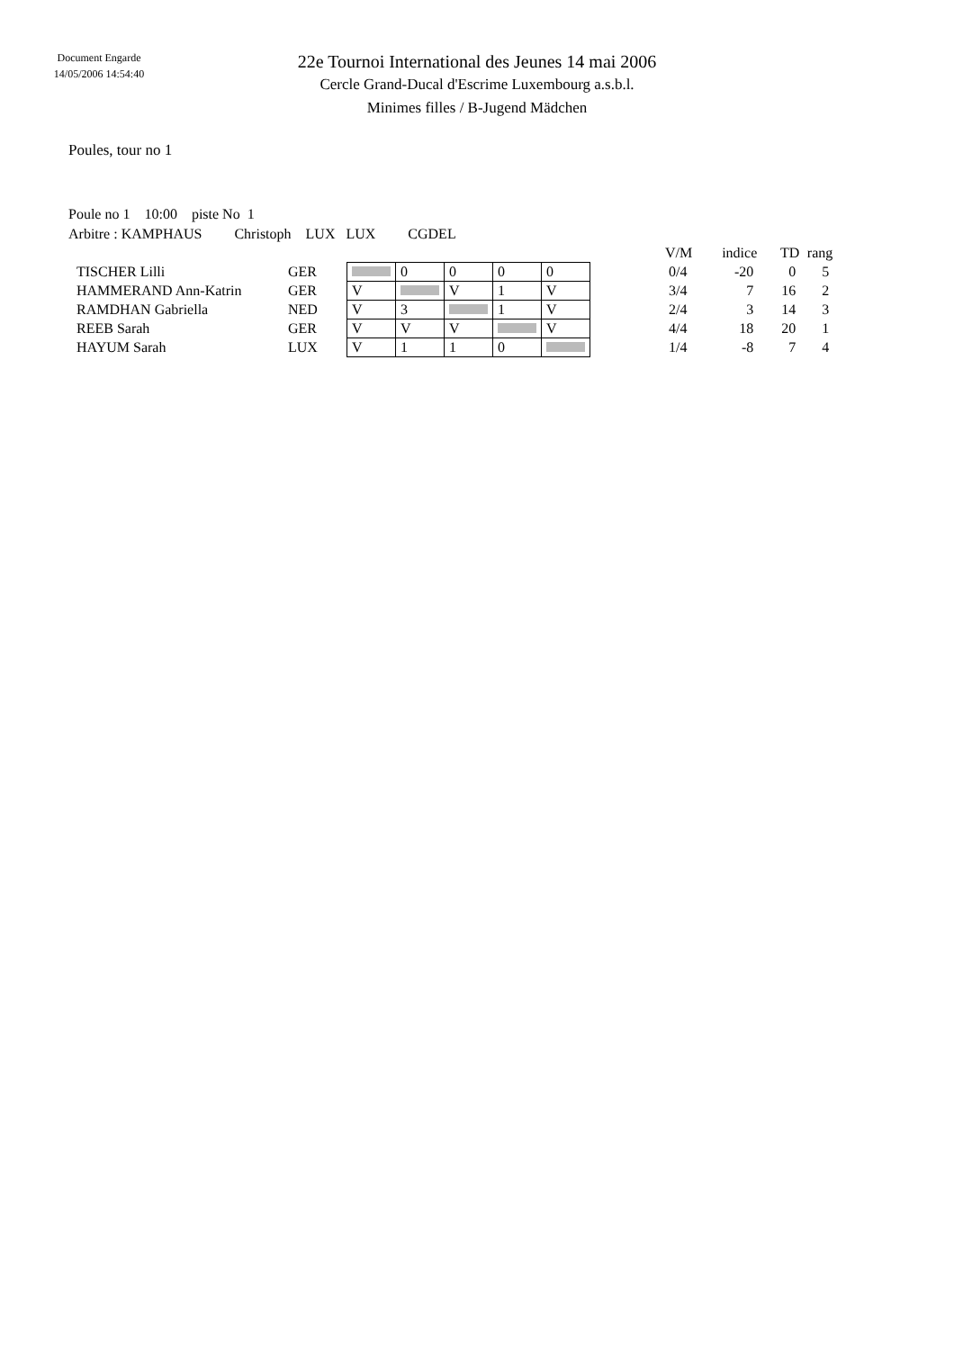Document Engarde
14/05/2006 14:54:40
22e Tournoi International des Jeunes 14 mai 2006
Cercle Grand-Ducal d'Escrime Luxembourg a.s.b.l.
Minimes filles / B-Jugend Mädchen
Poules, tour no 1
Poule no 1 10:00 piste No 1
Arbitre : KAMPHAUS Christoph LUX LUX CGDEL
| | | | | | | | | | V/M | indice | TD | rang |
| --- | --- | --- | --- | --- | --- | --- | --- | --- | --- | --- | --- | --- |
| TISCHER Lilli | GER | | 0 | 0 | 0 | 0 | | | 0/4 | -20 | 0 | 5 |
| HAMMERAND Ann-Katrin | GER | V | | V | 1 | V | | | 3/4 | 7 | 16 | 2 |
| RAMDHAN Gabriella | NED | V | 3 | | 1 | V | | | 2/4 | 3 | 14 | 3 |
| REEB Sarah | GER | V | V | V | | V | | | 4/4 | 18 | 20 | 1 |
| HAYUM Sarah | LUX | V | 1 | 1 | 0 | | | | 1/4 | -8 | 7 | 4 |